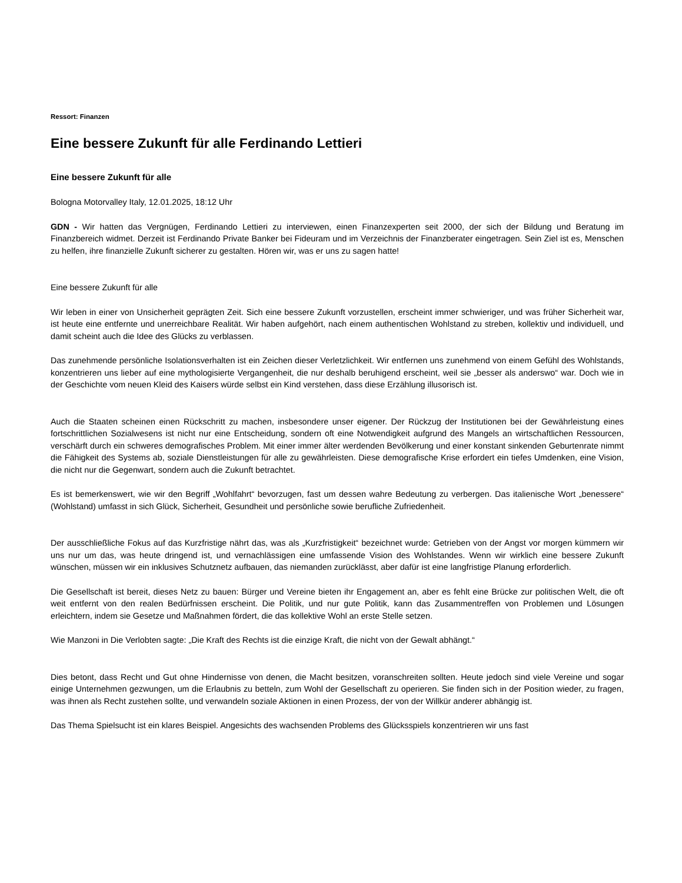Ressort: Finanzen
Eine bessere Zukunft für alle Ferdinando Lettieri
Eine bessere Zukunft für alle
Bologna Motorvalley Italy, 12.01.2025, 18:12 Uhr
GDN - Wir hatten das Vergnügen, Ferdinando Lettieri zu interviewen, einen Finanzexperten seit 2000, der sich der Bildung und Beratung im Finanzbereich widmet. Derzeit ist Ferdinando Private Banker bei Fideuram und im Verzeichnis der Finanzberater eingetragen. Sein Ziel ist es, Menschen zu helfen, ihre finanzielle Zukunft sicherer zu gestalten. Hören wir, was er uns zu sagen hatte!
Eine bessere Zukunft für alle
Wir leben in einer von Unsicherheit geprägten Zeit. Sich eine bessere Zukunft vorzustellen, erscheint immer schwieriger, und was früher Sicherheit war, ist heute eine entfernte und unerreichbare Realität. Wir haben aufgehört, nach einem authentischen Wohlstand zu streben, kollektiv und individuell, und damit scheint auch die Idee des Glücks zu verblassen.
Das zunehmende persönliche Isolationsverhalten ist ein Zeichen dieser Verletzlichkeit. Wir entfernen uns zunehmend von einem Gefühl des Wohlstands, konzentrieren uns lieber auf eine mythologisierte Vergangenheit, die nur deshalb beruhigend erscheint, weil sie „besser als anderswo“ war. Doch wie in der Geschichte vom neuen Kleid des Kaisers würde selbst ein Kind verstehen, dass diese Erzählung illusorisch ist.
Auch die Staaten scheinen einen Rückschritt zu machen, insbesondere unser eigener. Der Rückzug der Institutionen bei der Gewährleistung eines fortschrittlichen Sozialwesens ist nicht nur eine Entscheidung, sondern oft eine Notwendigkeit aufgrund des Mangels an wirtschaftlichen Ressourcen, verschärft durch ein schweres demografisches Problem. Mit einer immer älter werdenden Bevölkerung und einer konstant sinkenden Geburtenrate nimmt die Fähigkeit des Systems ab, soziale Dienstleistungen für alle zu gewährleisten. Diese demografische Krise erfordert ein tiefes Umdenken, eine Vision, die nicht nur die Gegenwart, sondern auch die Zukunft betrachtet.
Es ist bemerkenswert, wie wir den Begriff „Wohlfahrt“ bevorzugen, fast um dessen wahre Bedeutung zu verbergen. Das italienische Wort „benessere“ (Wohlstand) umfasst in sich Glück, Sicherheit, Gesundheit und persönliche sowie berufliche Zufriedenheit.
Der ausschließliche Fokus auf das Kurzfristige nährt das, was als „Kurzfristigkeit“ bezeichnet wurde: Getrieben von der Angst vor morgen kümmern wir uns nur um das, was heute dringend ist, und vernachlässigen eine umfassende Vision des Wohlstandes. Wenn wir wirklich eine bessere Zukunft wünschen, müssen wir ein inklusives Schutznetz aufbauen, das niemanden zurücklässt, aber dafür ist eine langfristige Planung erforderlich.
Die Gesellschaft ist bereit, dieses Netz zu bauen: Bürger und Vereine bieten ihr Engagement an, aber es fehlt eine Brücke zur politischen Welt, die oft weit entfernt von den realen Bedürfnissen erscheint. Die Politik, und nur gute Politik, kann das Zusammentreffen von Problemen und Lösungen erleichtern, indem sie Gesetze und Maßnahmen fördert, die das kollektive Wohl an erste Stelle setzen.
Wie Manzoni in Die Verlobten sagte: „Die Kraft des Rechts ist die einzige Kraft, die nicht von der Gewalt abhängt.“
Dies betont, dass Recht und Gut ohne Hindernisse von denen, die Macht besitzen, voranschreiten sollten. Heute jedoch sind viele Vereine und sogar einige Unternehmen gezwungen, um die Erlaubnis zu betteln, zum Wohl der Gesellschaft zu operieren. Sie finden sich in der Position wieder, zu fragen, was ihnen als Recht zustehen sollte, und verwandeln soziale Aktionen in einen Prozess, der von der Willkür anderer abhängig ist.
Das Thema Spielsucht ist ein klares Beispiel. Angesichts des wachsenden Problems des Glücksspiels konzentrieren wir uns fast